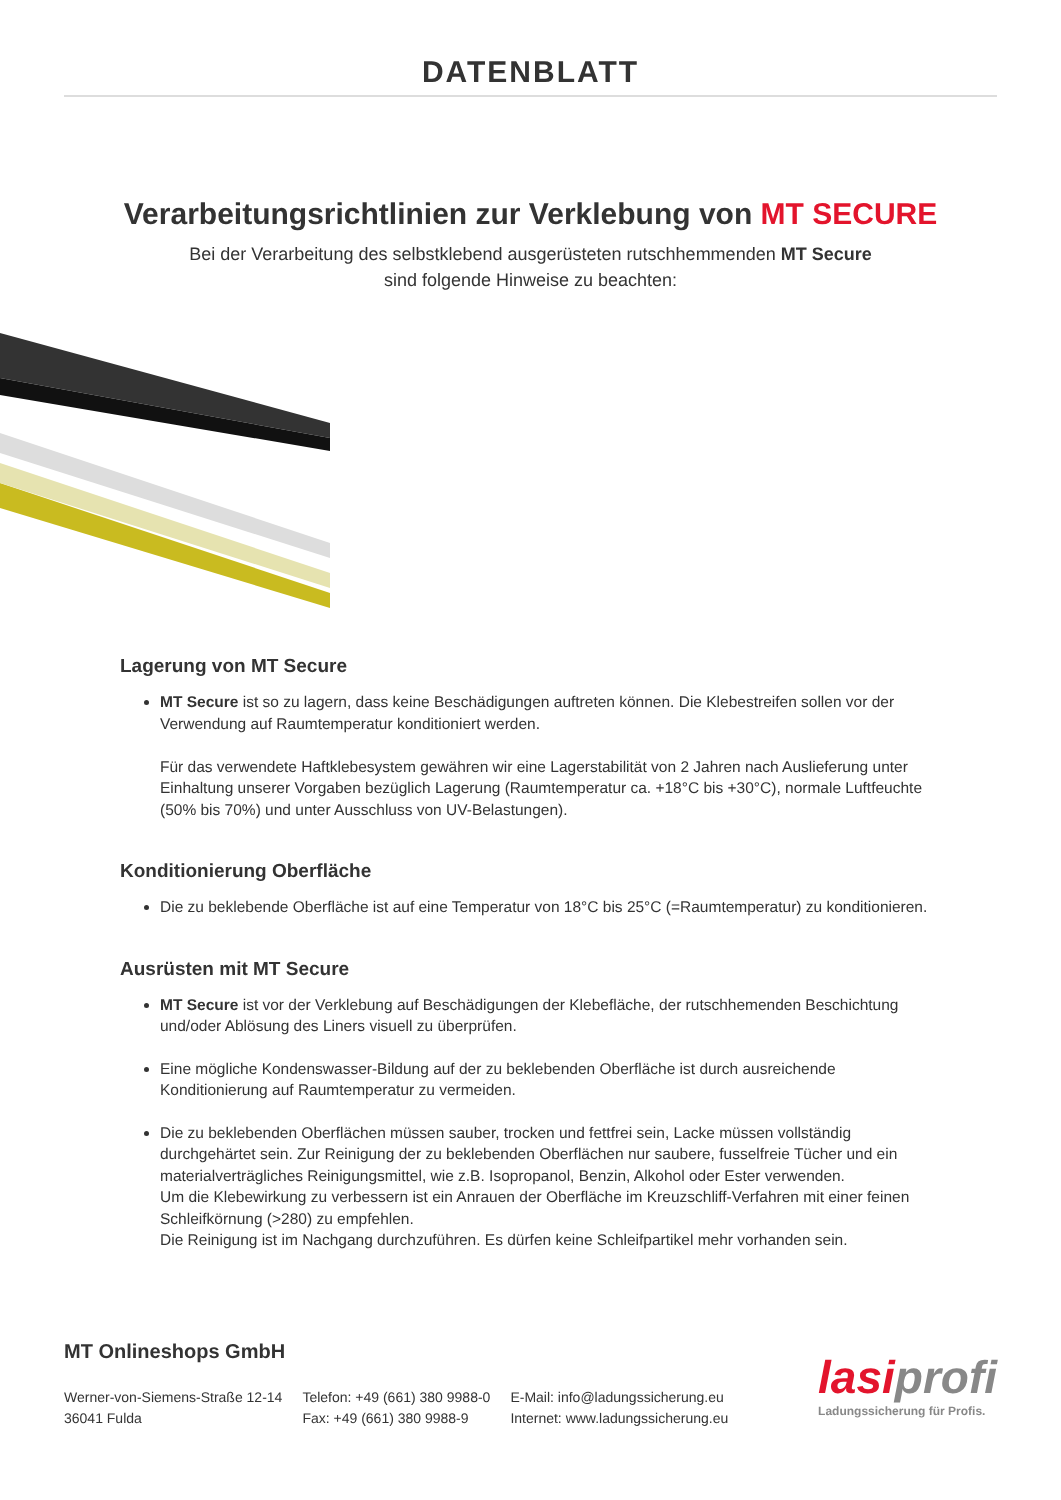DATENBLATT
Verarbeitungsrichtlinien zur Verklebung von MT SECURE
Bei der Verarbeitung des selbstklebend ausgerüsteten rutschhemmenden MT Secure
sind folgende Hinweise zu beachten:
Lagerung von MT Secure
MT Secure ist so zu lagern, dass keine Beschädigungen auftreten können. Die Klebestreifen sollen vor der Verwendung auf Raumtemperatur konditioniert werden.
Für das verwendete Haftklebesystem gewähren wir eine Lagerstabilität von 2 Jahren nach Auslieferung unter Einhaltung unserer Vorgaben bezüglich Lagerung (Raumtemperatur ca. +18°C bis +30°C), normale Luftfeuchte (50% bis 70%) und unter Ausschluss von UV-Belastungen).
Konditionierung Oberfläche
Die zu beklebende Oberfläche ist auf eine Temperatur von 18°C bis 25°C (=Raumtemperatur) zu konditionieren.
Ausrüsten mit MT Secure
MT Secure ist vor der Verklebung auf Beschädigungen der Klebefläche, der rutschhemenden Beschichtung und/oder Ablösung des Liners visuell zu überprüfen.
Eine mögliche Kondenswasser-Bildung auf der zu beklebenden Oberfläche ist durch ausreichende Konditionierung auf Raumtemperatur zu vermeiden.
Die zu beklebenden Oberflächen müssen sauber, trocken und fettfrei sein, Lacke müssen vollständig durchgehärtet sein. Zur Reinigung der zu beklebenden Oberflächen nur saubere, fusselfreie Tücher und ein materialverträgliches Reinigungsmittel, wie z.B. Isopropanol, Benzin, Alkohol oder Ester verwenden.
Um die Klebewirkung zu verbessern ist ein Anrauen der Oberfläche im Kreuzschliff-Verfahren mit einer feinen Schleifkörnung (>280) zu empfehlen.
Die Reinigung ist im Nachgang durchzuführen. Es dürfen keine Schleifpartikel mehr vorhanden sein.
MT Onlineshops GmbH
Werner-von-Siemens-Straße 12-14
36041 Fulda
Telefon: +49 (661) 380 9988-0
Fax: +49 (661) 380 9988-9
E-Mail: info@ladungssicherung.eu
Internet: www.ladungssicherung.eu
lasiprofi
Ladungssicherung für Profis.